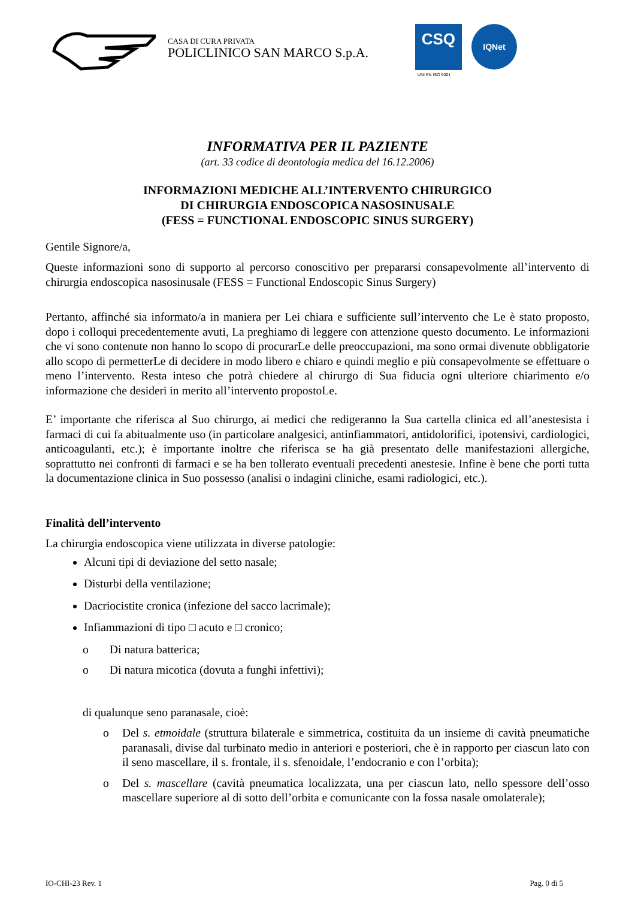CASA DI CURA PRIVATA
POLICLINICO SAN MARCO S.p.A.
CSQ
UNI EN ISO 9001
IQNet
INFORMATIVA PER IL PAZIENTE
(art. 33 codice di deontologia medica del 16.12.2006)
INFORMAZIONI MEDICHE ALL’INTERVENTO CHIRURGICO
DI CHIRURGIA ENDOSCOPICA NASOSINUSALE
(FESS = FUNCTIONAL ENDOSCOPIC SINUS SURGERY)
Gentile Signore/a,
Queste informazioni sono di supporto al percorso conoscitivo per prepararsi consapevolmente all’intervento di chirurgia endoscopica nasosinusale (FESS = Functional Endoscopic Sinus Surgery)
Pertanto, affinché sia informato/a in maniera per Lei chiara e sufficiente sull’intervento che Le è stato proposto, dopo i colloqui precedentemente avuti, La preghiamo di leggere con attenzione questo documento. Le informazioni che vi sono contenute non hanno lo scopo di procurarLe delle preoccupazioni, ma sono ormai divenute obbligatorie allo scopo di permetterLe di decidere in modo libero e chiaro e quindi meglio e più consapevolmente se effettuare o meno l’intervento. Resta inteso che potrà chiedere al chirurgo di Sua fiducia ogni ulteriore chiarimento e/o informazione che desideri in merito all’intervento propostoLe.
E’ importante che riferisca al Suo chirurgo, ai medici che redigeranno la Sua cartella clinica ed all’anestesista i farmaci di cui fa abitualmente uso (in particolare analgesici, antinfiammatori, antidolorifici, ipotensivi, cardiologici, anticoagulanti, etc.); è importante inoltre che riferisca se ha già presentato delle manifestazioni allergiche, soprattutto nei confronti di farmaci e se ha ben tollerato eventuali precedenti anestesie. Infine è bene che porti tutta la documentazione clinica in Suo possesso (analisi o indagini cliniche, esami radiologici, etc.).
Finalità dell’intervento
La chirurgia endoscopica viene utilizzata in diverse patologie:
Alcuni tipi di deviazione del setto nasale;
Disturbi della ventilazione;
Dacriocistite cronica (infezione del sacco lacrimale);
Infiammazioni di tipo □ acuto e □ cronico;
o Di natura batterica;
o Di natura micotica (dovuta a funghi infettivi);
di qualunque seno paranasale, cioè:
o Del s. etmoidale (struttura bilaterale e simmetrica, costituita da un insieme di cavità pneumatiche paranasali, divise dal turbinato medio in anteriori e posteriori, che è in rapporto per ciascun lato con il seno mascellare, il s. frontale, il s. sfenoidale, l’endocranio e con l’orbita);
o Del s. mascellare (cavità pneumatica localizzata, una per ciascun lato, nello spessore dell’osso mascellare superiore al di sotto dell’orbita e comunicante con la fossa nasale omolaterale);
IO-CHI-23 Rev. 1 Pag. 0 di 5